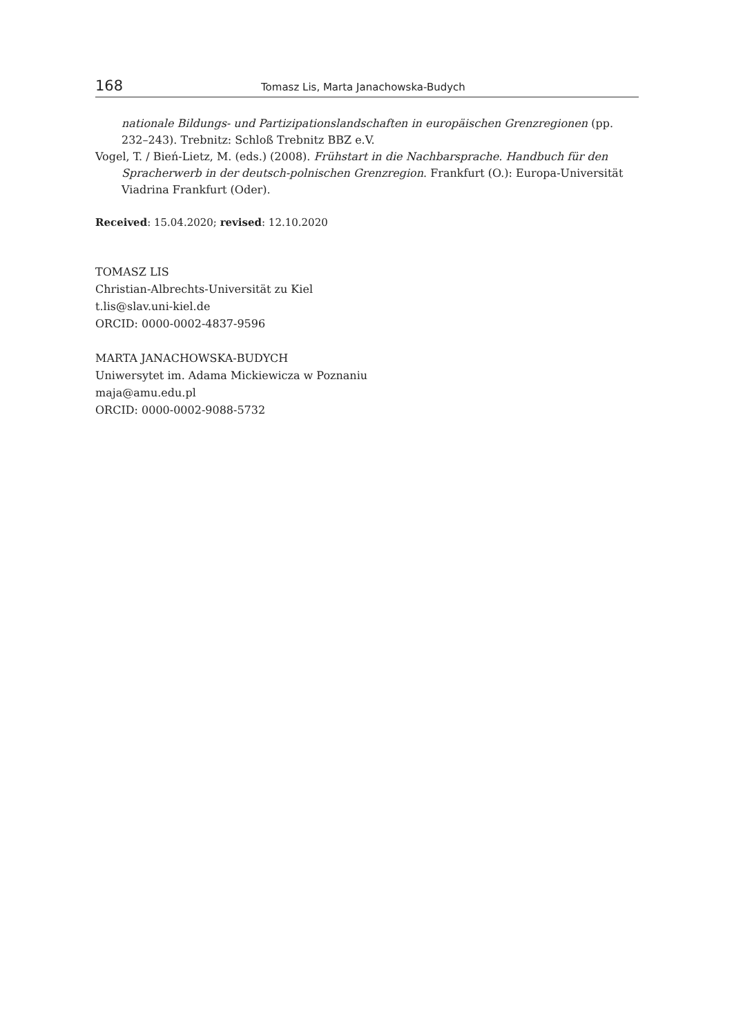168 Tomasz Lis, Marta Janachowska-Budych
nationale Bildungs- und Partizipationslandschaften in europäischen Grenzregionen (pp. 232–243). Trebnitz: Schloß Trebnitz BBZ e.V.
Vogel, T. / Bień-Lietz, M. (eds.) (2008). Frühstart in die Nachbarsprache. Handbuch für den Spracherwerb in der deutsch-polnischen Grenzregion. Frankfurt (O.): Europa-Universität Viadrina Frankfurt (Oder).
Received: 15.04.2020; revised: 12.10.2020
TOMASZ LIS
Christian-Albrechts-Universität zu Kiel
t.lis@slav.uni-kiel.de
ORCID: 0000-0002-4837-9596
MARTA JANACHOWSKA-BUDYCH
Uniwersytet im. Adama Mickiewicza w Poznaniu
maja@amu.edu.pl
ORCID: 0000-0002-9088-5732